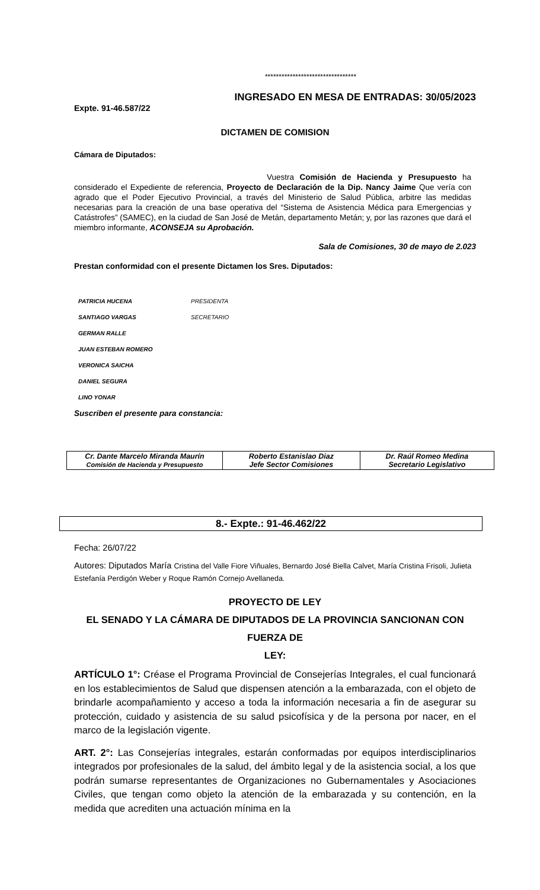*********************************
INGRESADO EN MESA DE ENTRADAS: 30/05/2023
Expte. 91-46.587/22
DICTAMEN DE COMISION
Cámara de Diputados:
Vuestra Comisión de Hacienda y Presupuesto ha considerado el Expediente de referencia, Proyecto de Declaración de la Dip. Nancy Jaime Que vería con agrado que el Poder Ejecutivo Provincial, a través del Ministerio de Salud Pública, arbitre las medidas necesarias para la creación de una base operativa del “Sistema de Asistencia Médica para Emergencias y Catástrofes” (SAMEC), en la ciudad de San José de Metán, departamento Metán; y, por las razones que dará el miembro informante, ACONSEJA su Aprobación.
Sala de Comisiones, 30 de mayo de 2.023
Prestan conformidad con el presente Dictamen los Sres. Diputados:
| PATRICIA HUCENA | PRESIDENTA |
| SANTIAGO VARGAS | SECRETARIO |
| GERMAN RALLE | |
| JUAN ESTEBAN ROMERO | |
| VERONICA SAICHA | |
| DANIEL SEGURA | |
| LINO YONAR | |
Suscriben el presente para constancia:
| Cr. Dante Marcelo Miranda Maurín Comisión de Hacienda y Presupuesto | Roberto Estanislao Diaz Jefe Sector Comisiones | Dr. Raúl Romeo Medina Secretario Legislativo |
8.- Expte.: 91-46.462/22
Fecha: 26/07/22
Autores: Diputados María Cristina del Valle Fiore Viñuales, Bernardo José Biella Calvet, María Cristina Frisoli, Julieta Estefanía Perdigón Weber y Roque Ramón Cornejo Avellaneda.
PROYECTO DE LEY
EL SENADO Y LA CÁMARA DE DIPUTADOS DE LA PROVINCIA SANCIONAN CON FUERZA DE
LEY:
ARTÍCULO 1°: Créase el Programa Provincial de Consejerías Integrales, el cual funcionará en los establecimientos de Salud que dispensen atención a la embarazada, con el objeto de brindarle acompañamiento y acceso a toda la información necesaria a fin de asegurar su protección, cuidado y asistencia de su salud psicofísica y de la persona por nacer, en el marco de la legislación vigente.
ART. 2°: Las Consejerías integrales, estarán conformadas por equipos interdisciplinarios integrados por profesionales de la salud, del ámbito legal y de la asistencia social, a los que podrán sumarse representantes de Organizaciones no Gubernamentales y Asociaciones Civiles, que tengan como objeto la atención de la embarazada y su contención, en la medida que acrediten una actuación mínima en la